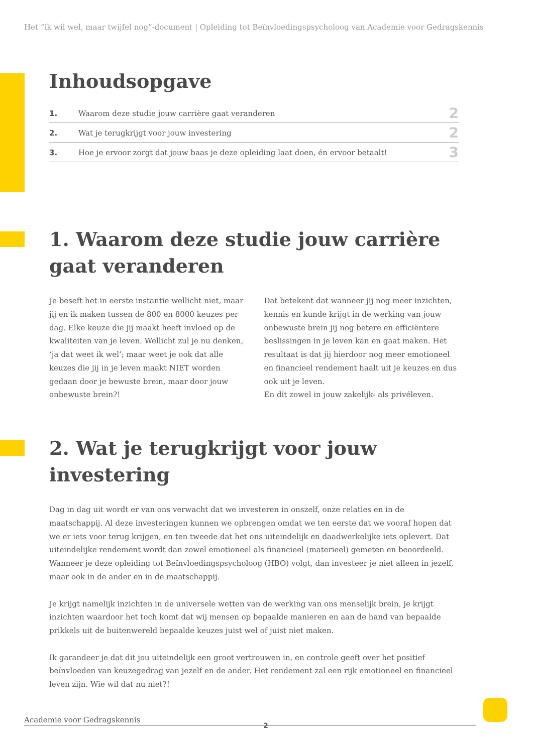Het “ik wil wel, maar twijfel nog”-document | Opleiding tot Beïnvloedingspsycholoog van Academie voor Gedragskennis
Inhoudsopgave
| 1. | Waarom deze studie jouw carrière gaat veranderen | 2 |
| 2. | Wat je terugkrijgt voor jouw investering | 2 |
| 3. | Hoe je ervoor zorgt dat jouw baas je deze opleiding laat doen, én ervoor betaalt! | 3 |
1. Waarom deze studie jouw carrière gaat veranderen
Je beseft het in eerste instantie wellicht niet, maar jij en ik maken tussen de 800 en 8000 keuzes per dag. Elke keuze die jij maakt heeft invloed op de kwaliteiten van je leven. Wellicht zul je nu denken, ‘ja dat weet ik wel’; maar weet je ook dat alle keuzes die jij in je leven maakt NIET worden gedaan door je bewuste brein, maar door jouw onbewuste brein?!
Dat betekent dat wanneer jij nog meer inzichten, kennis en kunde krijgt in de werking van jouw onbewuste brein jij nog betere en efficiëntere beslissingen in je leven kan en gaat maken. Het resultaat is dat jij hierdoor nog meer emotioneel en financieel rendement haalt uit je keuzes en dus ook uit je leven.
En dit zowel in jouw zakelijk- als privéleven.
2. Wat je terugkrijgt voor jouw investering
Dag in dag uit wordt er van ons verwacht dat we investeren in onszelf, onze relaties en in de maatschappij. Al deze investeringen kunnen we opbrengen omdat we ten eerste dat we vooraf hopen dat we er iets voor terug krijgen, en ten tweede dat het ons uiteindelijk en daadwerkelijke iets oplevert. Dat uiteindelijke rendement wordt dan zowel emotioneel als financieel (materieel) gemeten en beoordeeld. Wanneer je deze opleiding tot Beïnvloedingspsycholoog (HBO) volgt, dan investeer je niet alleen in jezelf, maar ook in de ander en in de maatschappij.
Je krijgt namelijk inzichten in de universele wetten van de werking van ons menselijk brein, je krijgt inzichten waardoor het toch komt dat wij mensen op bepaalde manieren en aan de hand van bepaalde prikkels uit de buitenwereld bepaalde keuzes juist wel of juist niet maken.
Ik garandeer je dat dit jou uiteindelijk een groot vertrouwen in, en controle geeft over het positief beïnvloeden van keuzegedrag van jezelf en de ander. Het rendement zal een rijk emotioneel en financieel leven zijn. Wie wil dat nu niet?!
Academie voor Gedragskennis
2